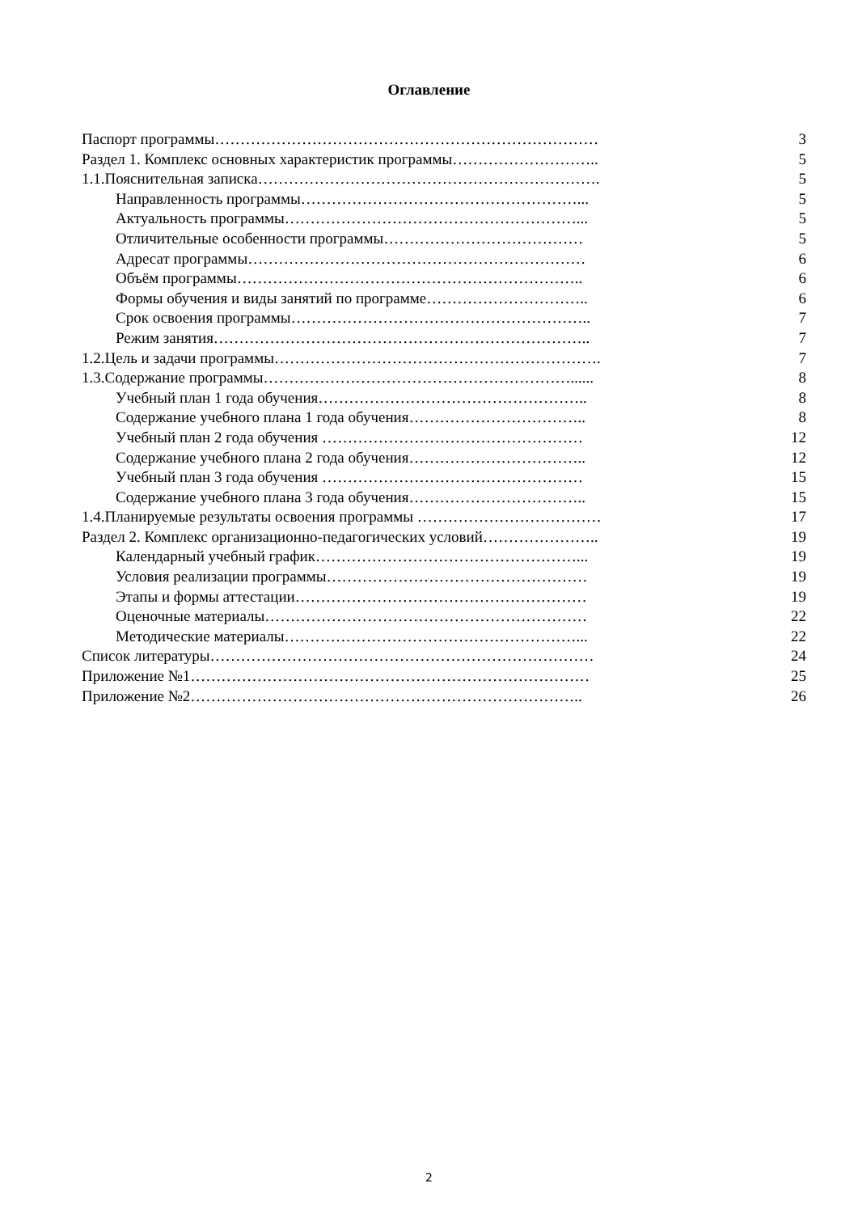Оглавление
| Паспорт программы………………………………………………………………… | 3 |
| Раздел 1. Комплекс основных характеристик программы……………………….. | 5 |
| 1.1.Пояснительная записка…………………………………………………………. | 5 |
| Направленность программы………………………………………………... | 5 |
| Актуальность программы…………………………………………………... | 5 |
| Отличительные особенности программы………………………………… | 5 |
| Адресат программы………………………………………………………… | 6 |
| Объём программы………………………………………………………….. | 6 |
| Формы обучения и виды занятий по программе………………………….. | 6 |
| Срок освоения программы………………………………………………….. | 7 |
| Режим занятия……………………………………………………………….. | 7 |
| 1.2.Цель и задачи программы………………………………………………………. | 7 |
| 1.3.Содержание программы……………………………………………………...... | 8 |
| Учебный план 1 года обучения…………………………………………….. | 8 |
| Содержание учебного плана 1 года обучения…………………………….. | 8 |
| Учебный план 2 года обучения …………………………………………… | 12 |
| Содержание учебного плана 2 года обучения…………………………….. | 12 |
| Учебный план 3 года обучения …………………………………………… | 15 |
| Содержание учебного плана 3 года обучения…………………………….. | 15 |
| 1.4.Планируемые результаты освоения программы ……………………………… | 17 |
| Раздел 2. Комплекс организационно-педагогических условий………………….. | 19 |
| Календарный учебный график……………………………………………... | 19 |
| Условия реализации программы…………………………………………… | 19 |
| Этапы и формы аттестации………………………………………………… | 19 |
| Оценочные материалы……………………………………………………… | 22 |
| Методические материалы…………………………………………………... | 22 |
| Список литературы………………………………………………………………… | 24 |
| Приложение №1…………………………………………………………………… | 25 |
| Приложение №2………………………………………………………………….. | 26 |
2